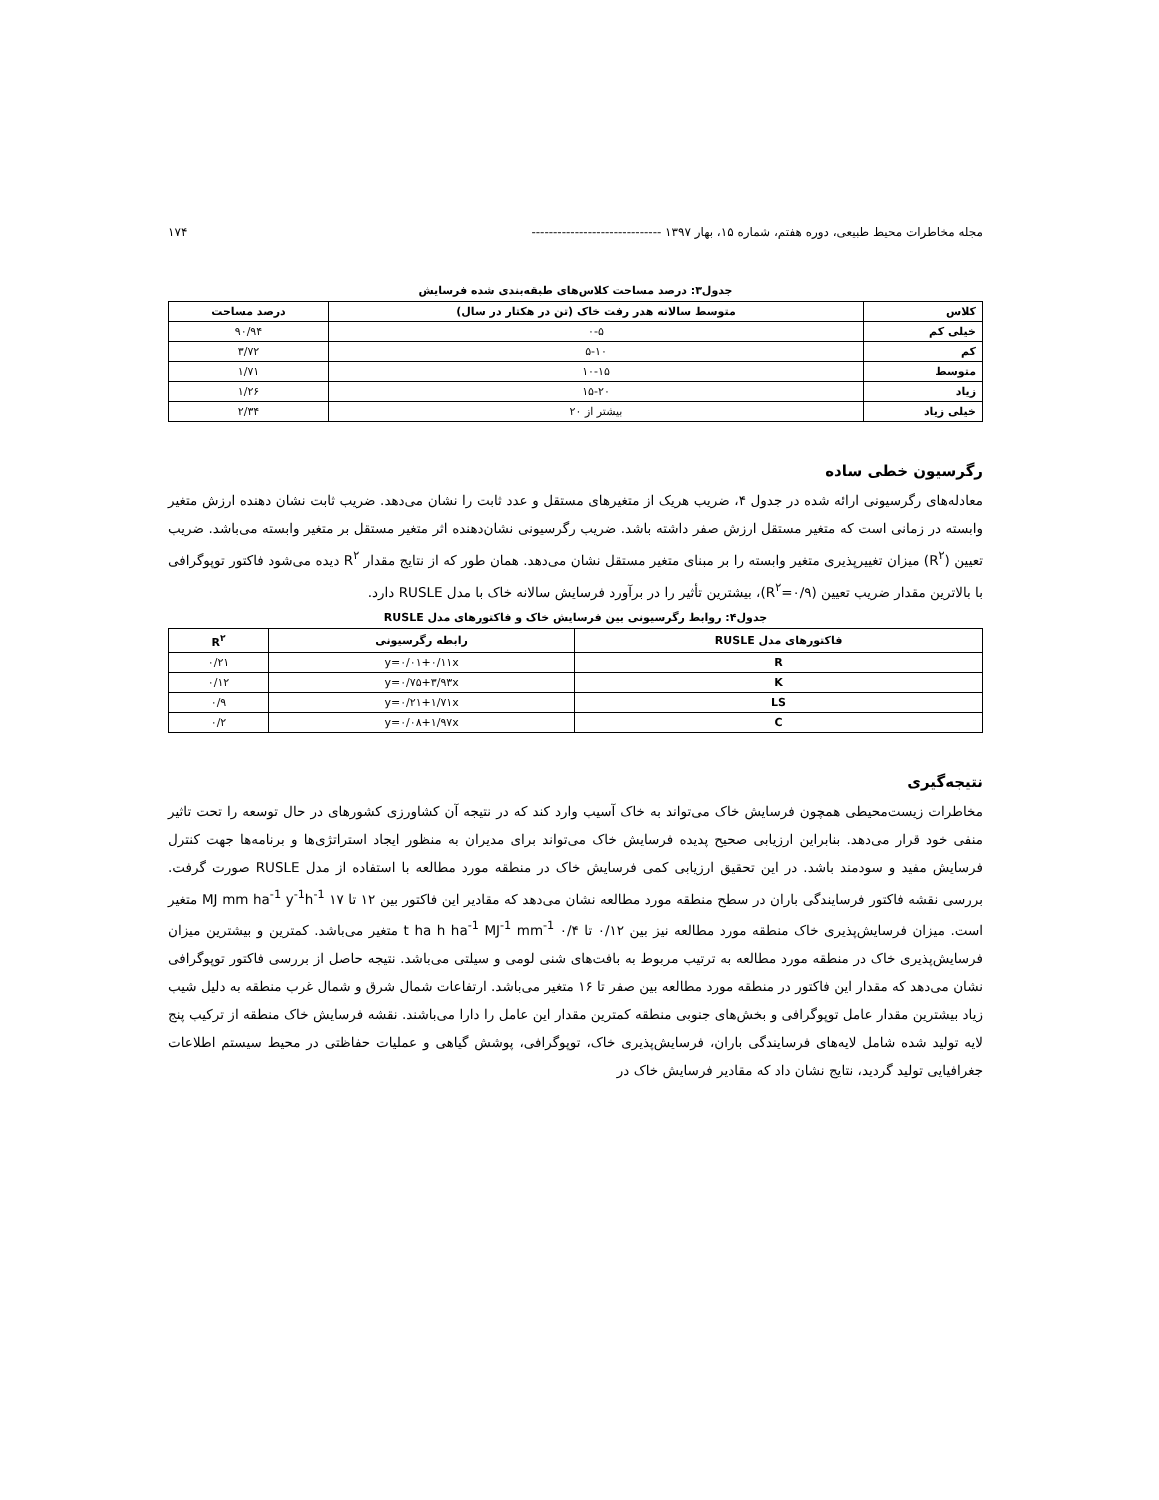مجله مخاطرات محیط طبیعی، دوره هفتم، شماره ۱۵، بهار ۱۳۹۷ ------------------------------ ۱۷۴
جدول۳: درصد مساحت کلاس‌های طبقه‌بندی شده فرسایش
| کلاس | متوسط سالانه هدر رفت خاک (تن در هکتار در سال) | درصد مساحت |
| --- | --- | --- |
| خیلی کم | ۰-۵ | ۹۰/۹۴ |
| کم | ۵-۱۰ | ۳/۷۲ |
| متوسط | ۱۰-۱۵ | ۱/۷۱ |
| زیاد | ۱۵-۲۰ | ۱/۲۶ |
| خیلی زیاد | بیشتر از ۲۰ | ۲/۳۴ |
رگرسیون خطی ساده
معادله‌های رگرسیونی ارائه شده در جدول ۴، ضریب هریک از متغیرهای مستقل و عدد ثابت را نشان می‌دهد. ضریب ثابت نشان دهنده ارزش متغیر وابسته در زمانی است که متغیر مستقل ارزش صفر داشته باشد. ضریب رگرسیونی نشان‌دهنده اثر متغیر مستقل بر متغیر وابسته می‌باشد. ضریب تعیین (R<sup>۲</sup>) میزان تغییرپذیری متغیر وابسته را بر مبنای متغیر مستقل نشان می‌دهد. همان طور که از نتایج مقدار R<sup>۲</sup> دیده می‌شود فاکتور توپوگرافی با بالاترین مقدار ضریب تعیین (R<sup>۲</sup>=۰/۹)، بیشترین تأثیر را در برآورد فرسایش سالانه خاک با مدل RUSLE دارد.
جدول۴: روابط رگرسیونی بین فرسایش خاک و فاکتورهای مدل RUSLE
| فاکتورهای مدل RUSLE | رابطه رگرسیونی | R<sup>۲</sup> |
| --- | --- | --- |
| R | y=۰/۰۱+۰/۱۱x | ۰/۲۱ |
| K | y=۰/۷۵+۳/۹۳x | ۰/۱۲ |
| LS | y=۰/۲۱+۱/۷۱x | ۰/۹ |
| C | y=۰/۰۸+۱/۹۷x | ۰/۲ |
نتیجه‌گیری
مخاطرات زیست‌محیطی همچون فرسایش خاک می‌تواند به خاک آسیب وارد کند که در نتیجه آن کشاورزی کشورهای در حال توسعه را تحت تاثیر منفی خود قرار می‌دهد. بنابراین ارزیابی صحیح پدیده فرسایش خاک می‌تواند برای مدیران به منظور ایجاد استراتژی‌ها و برنامه‌ها جهت کنترل فرسایش مفید و سودمند باشد. در این تحقیق ارزیابی کمی فرسایش خاک در منطقه مورد مطالعه با استفاده از مدل RUSLE صورت گرفت. بررسی نقشه فاکتور فرسایندگی باران در سطح منطقه مورد مطالعه نشان می‌دهد که مقادیر این فاکتور بین ۱۲ تا ۱۷ MJ mm ha<sup>-1</sup> y<sup>-1</sup>h<sup>-1</sup> متغیر است. میزان فرسایش‌پذیری خاک منطقه مورد مطالعه نیز بین ۰/۱۲ تا ۰/۴ t ha h ha<sup>-1</sup> MJ<sup>-1</sup> mm<sup>-1</sup> متغیر می‌باشد. کمترین و بیشترین میزان فرسایش‌پذیری خاک در منطقه مورد مطالعه به ترتیب مربوط به بافت‌های شنی لومی و سیلتی می‌باشد. نتیجه حاصل از بررسی فاکتور توپوگرافی نشان می‌دهد که مقدار این فاکتور در منطقه مورد مطالعه بین صفر تا ۱۶ متغیر می‌باشد. ارتفاعات شمال شرق و شمال غرب منطقه به دلیل شیب زیاد بیشترین مقدار عامل توپوگرافی و بخش‌های جنوبی منطقه کمترین مقدار این عامل را دارا می‌باشند. نقشه فرسایش خاک منطقه از ترکیب پنج لایه تولید شده شامل لایه‌های فرسایندگی باران، فرسایش‌پذیری خاک، توپوگرافی، پوشش گیاهی و عملیات حفاظتی در محیط سیستم اطلاعات جغرافیایی تولید گردید، نتایج نشان داد که مقادیر فرسایش خاک در